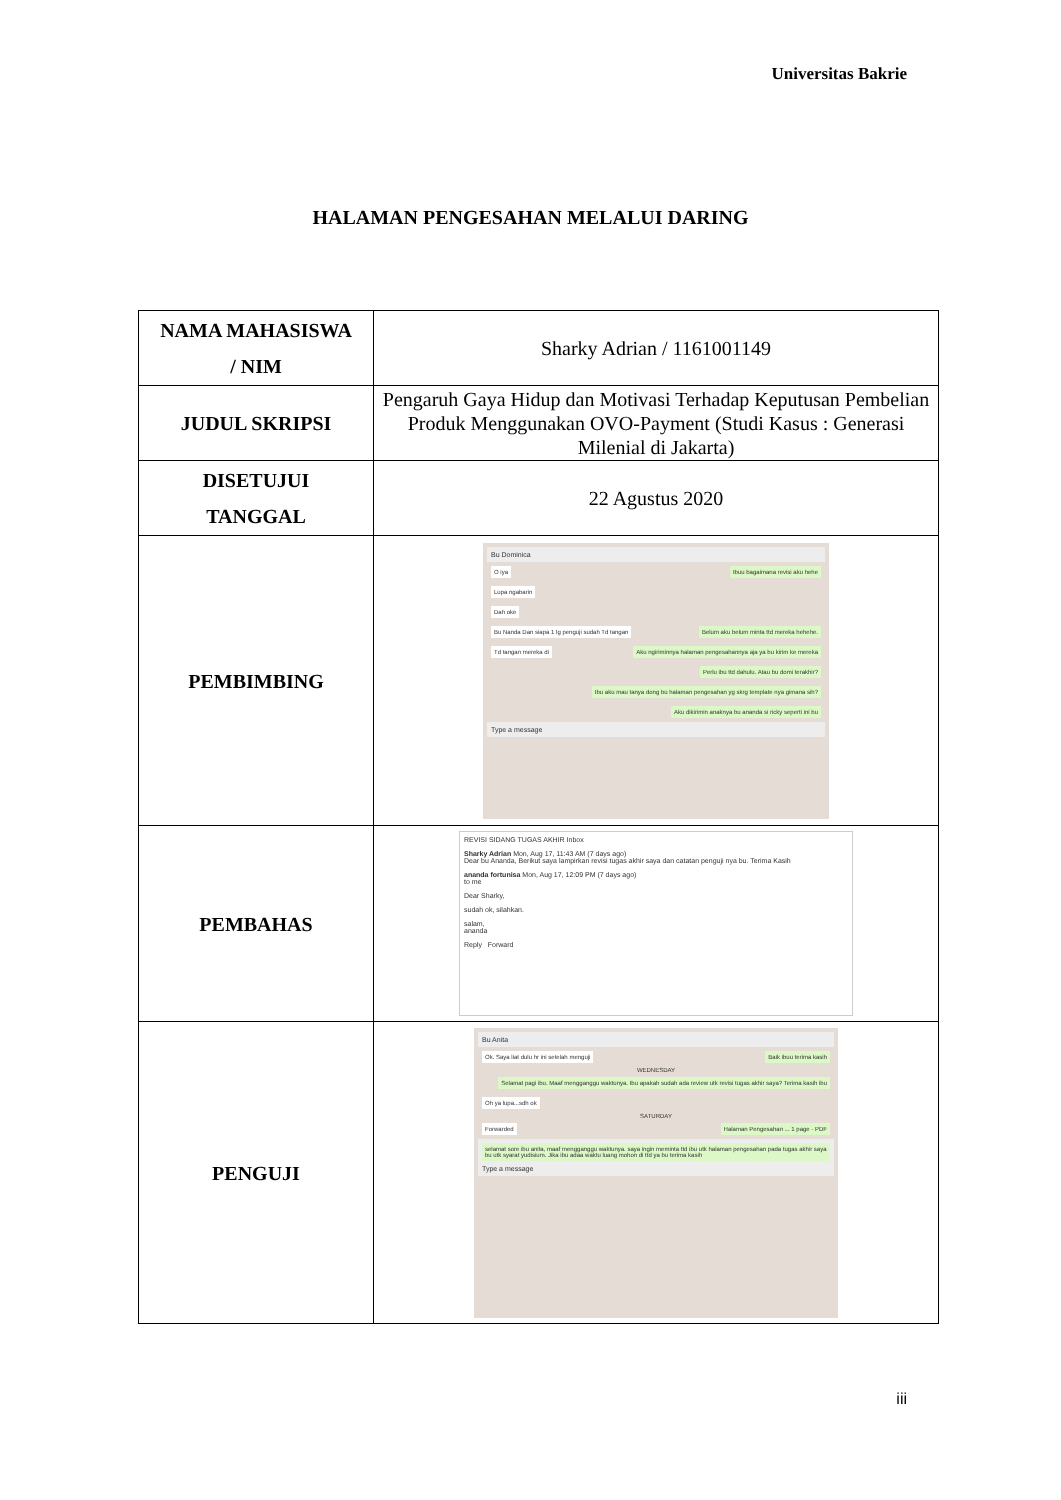Universitas Bakrie
HALAMAN PENGESAHAN MELALUI DARING
| NAMA MAHASISWA / NIM | Sharky Adrian / 1161001149 |
| JUDUL SKRIPSI | Pengaruh Gaya Hidup dan Motivasi Terhadap Keputusan Pembelian Produk Menggunakan OVO-Payment (Studi Kasus : Generasi Milenial di Jakarta) |
| DISETUJUI TANGGAL | 22 Agustus 2020 |
| PEMBIMBING | Bu Dominica Ibuu bagaimana revisi aku hehe O iya Lupa ngabarin Dah oke Bu Nanda Dan siapa 1 lg penguji sudah Td tangan Belum aku belum minta ttd mereka hehehe. Aku ngiriminnya halaman pengesahannya aja ya bu kirim ke mereka Perlu ibu ttd dahulu. Atau bu domi terakhir? Td tangan mereka di Ibu aku mau tanya dong bu halaman pengesahan yg skrg template nya gimana sih? Aku dikirimin anaknya bu ananda si ricky seperti ini bu Type a message |
| PEMBAHAS | REVISI SIDANG TUGAS AKHIR Inbox Sharky Adrian Mon, Aug 17, 11:43 AM (7 days ago) Dear bu Ananda, Berikut saya lampirkan revisi tugas akhir saya dan catatan penguji nya bu. Terima Kasih ananda fortunisa Mon, Aug 17, 12:09 PM (7 days ago) to me Dear Sharky, sudah ok, silahkan. salam, ananda Reply Forward |
| PENGUJI | Bu Anita Ok. Saya liat dulu hr ini setelah menguji Baik ibuu terima kasih WEDNESDAY Selamat pagi ibu. Maaf mengganggu waktunya. Ibu apakah sudah ada review utk revisi tugas akhir saya? Terima kasih ibu Oh ya lupa...sdh ok SATURDAY Halaman Pengesahan ... 1 page · PDF selamat sore ibu anita, maaf mengganggu waktunya. saya ingin meminta ttd ibu utk halaman pengesahan pada tugas akhir saya bu utk syarat yudisium. Jika ibu adaa waktu luang mohon di ttd ya bu terima kasih Forwarded Type a message |
iii